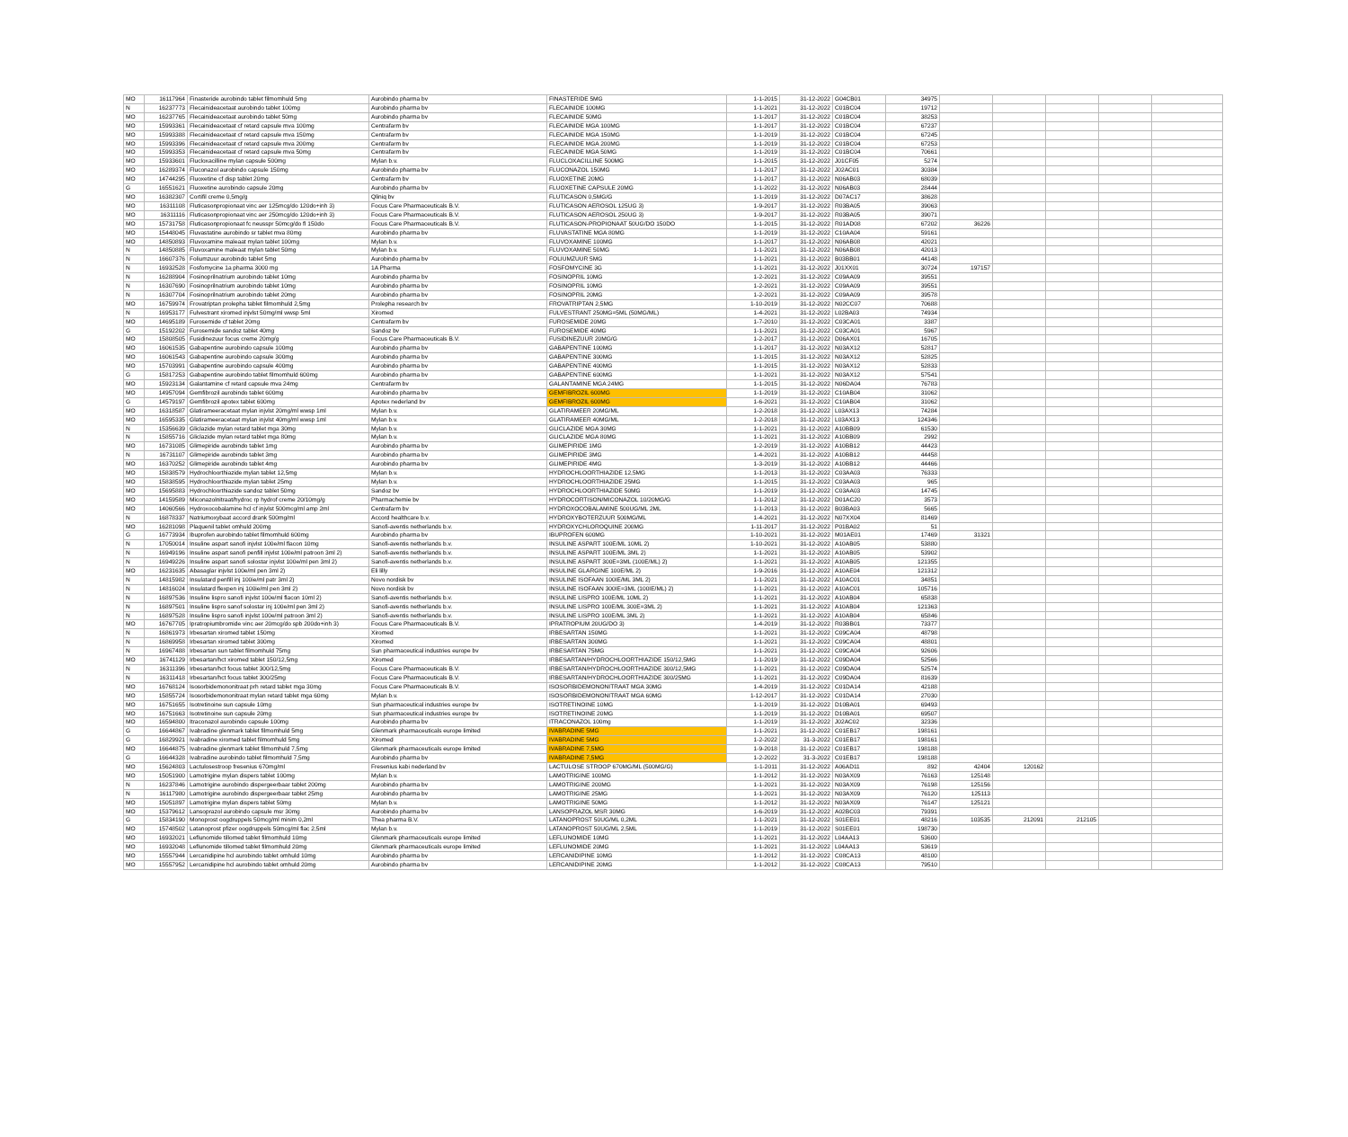| MO | 16117964 | Finasteride aurobindo tablet filmomhuld 5mg | Aurobindo pharma bv | FINASTERIDE 5MG | 1-1-2015 | 31-12-2022 | G04CB01 | 34975 | | | | | |
| N | 16237773 | Flecainideacetaat aurobindo tablet 100mg | Aurobindo pharma bv | FLECAINIDE 100MG | 1-1-2021 | 31-12-2022 | C01BC04 | 19712 | | | | | |
| MO | 16237765 | Flecainideacetaat aurobindo tablet 50mg | Aurobindo pharma bv | FLECAINIDE 50MG | 1-1-2017 | 31-12-2022 | C01BC04 | 38253 | | | | | |
| MO | 15993361 | Flecainideacetaat cf retard capsule mva 100mg | Centrafarm bv | FLECAINIDE MGA 100MG | 1-1-2017 | 31-12-2022 | C01BC04 | 67237 | | | | | |
| MO | 15993388 | Flecainideacetaat cf retard capsule mva 150mg | Centrafarm bv | FLECAINIDE MGA 150MG | 1-1-2019 | 31-12-2022 | C01BC04 | 67245 | | | | | |
| MO | 15993396 | Flecainideacetaat cf retard capsule mva 200mg | Centrafarm bv | FLECAINIDE MGA 200MG | 1-1-2019 | 31-12-2022 | C01BC04 | 67253 | | | | | |
| MO | 15993353 | Flecainideacetaat cf retard capsule mva 50mg | Centrafarm bv | FLECAINIDE MGA 50MG | 1-1-2019 | 31-12-2022 | C01BC04 | 70661 | | | | | |
| MO | 15933601 | Flucloxacilline mylan capsule 500mg | Mylan b.v. | FLUCLOXACILLINE 500MG | 1-1-2015 | 31-12-2022 | J01CF05 | 5274 | | | | | |
| MO | 16289374 | Fluconazol aurobindo capsule 150mg | Aurobindo pharma bv | FLUCONAZOL 150MG | 1-1-2017 | 31-12-2022 | J02AC01 | 30384 | | | | | |
| MO | 14744295 | Fluoxetine cf disp tablet 20mg | Centrafarm bv | FLUOXETINE 20MG | 1-1-2017 | 31-12-2022 | N06AB03 | 68039 | | | | | |
| G | 16551621 | Fluoxetine aurobindo capsule 20mg | Aurobindo pharma bv | FLUOXETINE CAPSULE 20MG | 1-1-2022 | 31-12-2022 | N06AB03 | 28444 | | | | | |
| MO | 16382307 | Cortifil creme 0,5mg/g | Qliniq bv | FLUTICASON 0,5MG/G | 1-1-2019 | 31-12-2022 | D07AC17 | 38628 | | | | | |
| MO | 16311108 | Fluticasonpropionaat vinc aer 125mcg/do 120do+inh 3) | Focus Care Pharmaceuticals B.V. | FLUTICASON AEROSOL 125UG 3) | 1-9-2017 | 31-12-2022 | R03BA05 | 39063 | | | | | |
| MO | 16311116 | Fluticasonpropionaat vinc aer 250mcg/do 120do+inh 3) | Focus Care Pharmaceuticals B.V. | FLUTICASON AEROSOL 250UG 3) | 1-9-2017 | 31-12-2022 | R03BA05 | 39071 | | | | | |
| MO | 15731758 | Fluticasonpropionaat fc neusspr 50mcg/do fl 150do | Focus Care Pharmaceuticals B.V. | FLUTICASON-PROPIONAAT 50UG/DO 150DO | 1-1-2015 | 31-12-2022 | R01AD08 | 67202 | 36226 | | | | |
| MO | 15448045 | Fluvastatine aurobindo sr tablet mva 80mg | Aurobindo pharma bv | FLUVASTATINE MGA 80MG | 1-1-2019 | 31-12-2022 | C10AA04 | 59161 | | | | | |
| MO | 14850893 | Fluvoxamine maleaat mylan tablet 100mg | Mylan b.v. | FLUVOXAMINE 100MG | 1-1-2017 | 31-12-2022 | N06AB08 | 42021 | | | | | |
| N | 14850885 | Fluvoxamine maleaat mylan tablet 50mg | Mylan b.v. | FLUVOXAMINE 50MG | 1-1-2021 | 31-12-2022 | N06AB08 | 42013 | | | | | |
| N | 16607376 | Foliumzuur aurobindo tablet 5mg | Aurobindo pharma bv | FOLIUMZUUR 5MG | 1-1-2021 | 31-12-2022 | B03BB01 | 44148 | | | | | |
| N | 16932528 | Fosfomycine 1a pharma 3000 mg | 1A Pharma | FOSFOMYCINE 3G | 1-1-2021 | 31-12-2022 | J01XX01 | 30724 | 197157 | | | | |
| N | 16288904 | Fosinoprilnatrium aurobindo tablet 10mg | Aurobindo pharma bv | FOSINOPRIL 10MG | 1-2-2021 | 31-12-2022 | C09AA09 | 39551 | | | | | |
| N | 16307690 | Fosinoprilnatrium aurobindo tablet 10mg | Aurobindo pharma bv | FOSINOPRIL 10MG | 1-2-2021 | 31-12-2022 | C09AA09 | 39551 | | | | | |
| N | 16307704 | Fosinoprilnatrium aurobindo tablet 20mg | Aurobindo pharma bv | FOSINOPRIL 20MG | 1-2-2021 | 31-12-2022 | C09AA09 | 39578 | | | | | |
| MO | 16759974 | Frovatriptan prolepha tablet filmomhuld 2,5mg | Prolepha research bv | FROVATRIPTAN 2,5MG | 1-10-2019 | 31-12-2022 | N02CC07 | 70688 | | | | | |
| N | 16953177 | Fulvestrant xiromed injvlst 50mg/ml wwsp 5ml | Xiromed | FULVESTRANT 250MG=5ML (50MG/ML) | 1-4-2021 | 31-12-2022 | L02BA03 | 74934 | | | | | |
| MO | 14695189 | Furosemide cf tablet 20mg | Centrafarm bv | FUROSEMIDE 20MG | 1-7-2010 | 31-12-2022 | C03CA01 | 3387 | | | | | |
| G | 15192202 | Furosemide sandoz tablet 40mg | Sandoz bv | FUROSEMIDE 40MG | 1-1-2021 | 31-12-2022 | C03CA01 | 5967 | | | | | |
| MO | 15808505 | Fusidinezuur focus creme 20mg/g | Focus Care Pharmaceuticals B.V. | FUSIDINEZUUR 20MG/G | 1-2-2017 | 31-12-2022 | D06AX01 | 16705 | | | | | |
| MO | 16061535 | Gabapentine aurobindo capsule 100mg | Aurobindo pharma bv | GABAPENTINE 100MG | 1-1-2017 | 31-12-2022 | N03AX12 | 52817 | | | | | |
| MO | 16061543 | Gabapentine aurobindo capsule 300mg | Aurobindo pharma bv | GABAPENTINE 300MG | 1-1-2015 | 31-12-2022 | N03AX12 | 52825 | | | | | |
| MO | 15703991 | Gabapentine aurobindo capsule 400mg | Aurobindo pharma bv | GABAPENTINE 400MG | 1-1-2015 | 31-12-2022 | N03AX12 | 52833 | | | | | |
| G | 15817253 | Gabapentine aurobindo tablet filmomhuld 600mg | Aurobindo pharma bv | GABAPENTINE 600MG | 1-1-2021 | 31-12-2022 | N03AX12 | 57541 | | | | | |
| MO | 15923134 | Galantamine cf retard capsule mva 24mg | Centrafarm bv | GALANTAMINE MGA 24MG | 1-1-2015 | 31-12-2022 | N06DA04 | 76783 | | | | | |
| MO | 14957094 | Gemfibrozil aurobindo tablet 600mg | Aurobindo pharma bv | GEMFIBROZIL 600MG | 1-1-2019 | 31-12-2022 | C10AB04 | 31062 | | | | | |
| G | 14579197 | Gemfibrozil apotex tablet 600mg | Apotex nederland bv | GEMFIBROZIL 600MG | 1-6-2021 | 31-12-2022 | C10AB04 | 31062 | | | | | |
| MO | 16318587 | Glatirameeracetaat mylan injvlst 20mg/ml wwsp 1ml | Mylan b.v. | GLATIRAMEER 20MG/ML | 1-2-2018 | 31-12-2022 | L03AX13 | 74284 | | | | | |
| MO | 16595335 | Glatirameeracetaat mylan injvlst 40mg/ml wwsp 1ml | Mylan b.v. | GLATIRAMEER 40MG/ML | 1-2-2018 | 31-12-2022 | L03AX13 | 124346 | | | | | |
| N | 15356639 | Gliclazide mylan retard tablet mga 30mg | Mylan b.v. | GLICLAZIDE MGA 30MG | 1-1-2021 | 31-12-2022 | A10BB09 | 61530 | | | | | |
| N | 15855716 | Gliclazide mylan retard tablet mga 80mg | Mylan b.v. | GLICLAZIDE MGA 80MG | 1-1-2021 | 31-12-2022 | A10BB09 | 2992 | | | | | |
| MO | 16731085 | Glimepiride aurobindo tablet 1mg | Aurobindo pharma bv | GLIMEPIRIDE 1MG | 1-2-2019 | 31-12-2022 | A10BB12 | 44423 | | | | | |
| N | 16731107 | Glimepiride aurobindo tablet 3mg | Aurobindo pharma bv | GLIMEPIRIDE 3MG | 1-4-2021 | 31-12-2022 | A10BB12 | 44458 | | | | | |
| MO | 16370252 | Glimepiride aurobindo tablet 4mg | Aurobindo pharma bv | GLIMEPIRIDE 4MG | 1-3-2019 | 31-12-2022 | A10BB12 | 44466 | | | | | |
| MO | 15838579 | Hydrochloorthiazide mylan tablet 12,5mg | Mylan b.v. | HYDROCHLOORTHIAZIDE 12,5MG | 1-1-2013 | 31-12-2022 | C03AA03 | 76333 | | | | | |
| MO | 15838595 | Hydrochloorthiazide mylan tablet 25mg | Mylan b.v. | HYDROCHLOORTHIAZIDE 25MG | 1-1-2015 | 31-12-2022 | C03AA03 | 965 | | | | | |
| MO | 15695883 | Hydrochloorthiazide sandoz tablet 50mg | Sandoz bv | HYDROCHLOORTHIAZIDE 50MG | 1-1-2019 | 31-12-2022 | C03AA03 | 14745 | | | | | |
| MO | 14159589 | Miconazolnitraat/hydroc rp hydrof creme 20/10mg/g | Pharmachemie bv | HYDROCORTISON/MICONAZOL 10/20MG/G | 1-1-2012 | 31-12-2022 | D01AC20 | 3573 | | | | | |
| MO | 14060566 | Hydroxocobalamine hcl cf injvlst 500mcg/ml amp 2ml | Centrafarm bv | HYDROXOCOBALAMINE 500UG/ML 2ML | 1-1-2013 | 31-12-2022 | B03BA03 | 5665 | | | | | |
| N | 16878337 | Natriumoxybaat accord drank 500mg/ml | Accord healthcare b.v. | HYDROXYBOTERZUUR 500MG/ML | 1-4-2021 | 31-12-2022 | N07XX04 | 81469 | | | | | |
| MO | 16281098 | Plaquenil tablet omhuld 200mg | Sanofi-aventis netherlands b.v. | HYDROXYCHLOROQUINE 200MG | 1-11-2017 | 31-12-2022 | P01BA02 | 51 | | | | | |
| G | 16773934 | Ibuprofen aurobindo tablet filmomhuld 600mg | Aurobindo pharma bv | IBUPROFEN 600MG | 1-10-2021 | 31-12-2022 | M01AE01 | 17469 | 31321 | | | | |
| N | 17050014 | Insuline aspart sanofi injvlst 100e/ml flacon 10mg | Sanofi-aventis netherlands b.v. | INSULINE ASPART 100E/ML 10ML 2) | 1-10-2021 | 31-12-2022 | A10AB05 | 53880 | | | | | |
| N | 16949196 | Insuline aspart sanofi penfill injvlst 100e/ml patroon 3ml 2) | Sanofi-aventis netherlands b.v. | INSULINE ASPART 100E/ML 3ML 2) | 1-1-2021 | 31-12-2022 | A10AB05 | 53902 | | | | | |
| N | 16949226 | Insuline aspart sanofi solostar injvlst 100e/ml pen 3ml 2) | Sanofi-aventis netherlands b.v. | INSULINE ASPART 300E=3ML (100E/ML) 2) | 1-1-2021 | 31-12-2022 | A10AB05 | 121355 | | | | | |
| MO | 16231635 | Abasaglar injvlst 100e/ml pen 3ml 2) | Eli lilly | INSULINE GLARGINE 100E/ML 2) | 1-9-2016 | 31-12-2022 | A10AE04 | 121312 | | | | | |
| N | 14815982 | Insulatard penfill inj 100ie/ml patr 3ml 2) | Novo nordisk bv | INSULINE ISOFAAN 100IE/ML 3ML 2) | 1-1-2021 | 31-12-2022 | A10AC01 | 34851 | | | | | |
| N | 14816024 | Insulatard flexpen inj 100ie/ml pen 3ml 2) | Novo nordisk bv | INSULINE ISOFAAN 300IE=3ML (100IE/ML) 2) | 1-1-2021 | 31-12-2022 | A10AC01 | 105716 | | | | | |
| N | 16897536 | Insuline lispro sanofi injvlst 100e/ml flacon 10ml 2) | Sanofi-aventis netherlands b.v. | INSULINE LISPRO 100E/ML 10ML 2) | 1-1-2021 | 31-12-2022 | A10AB04 | 65838 | | | | | |
| N | 16897501 | Insuline lispro sanof solostar inj 100e/ml pen 3ml 2) | Sanofi-aventis netherlands b.v. | INSULINE LISPRO 100E/ML 300E=3ML 2) | 1-1-2021 | 31-12-2022 | A10AB04 | 121363 | | | | | |
| N | 16897528 | Insuline lispro sanofi injvlst 100e/ml patroon 3ml 2) | Sanofi-aventis netherlands b.v. | INSULINE LISPRO 100E/ML 3ML 2) | 1-1-2021 | 31-12-2022 | A10AB04 | 65846 | | | | | |
| MO | 16767705 | Ipratropiumbromide vinc aer 20mcg/do spb 200do+inh 3) | Focus Care Pharmaceuticals B.V. | IPRATROPIUM 20UG/DO 3) | 1-4-2019 | 31-12-2022 | R03BB01 | 73377 | | | | | |
| N | 16861973 | Irbesartan xiromed tablet 150mg | Xiromed | IRBESARTAN 150MG | 1-1-2021 | 31-12-2022 | C09CA04 | 48798 | | | | | |
| N | 16869958 | Irbesartan xiromed tablet 300mg | Xiromed | IRBESARTAN 300MG | 1-1-2021 | 31-12-2022 | C09CA04 | 48801 | | | | | |
| N | 16967488 | Irbesartan sun tablet filmomhuld 75mg | Sun pharmaceutical industries europe bv | IRBESARTAN 75MG | 1-1-2021 | 31-12-2022 | C09CA04 | 92606 | | | | | |
| MO | 16741129 | Irbesartan/hct xiromed tablet 150/12,5mg | Xiromed | IRBESARTAN/HYDROCHLOORTHIAZIDE 150/12,5MG | 1-1-2019 | 31-12-2022 | C09DA04 | 52566 | | | | | |
| N | 16311396 | Irbesartan/hct focus tablet 300/12,5mg | Focus Care Pharmaceuticals B.V. | IRBESARTAN/HYDROCHLOORTHIAZIDE 300/12,5MG | 1-1-2021 | 31-12-2022 | C09DA04 | 52574 | | | | | |
| N | 16311418 | Irbesartan/hct focus tablet 300/25mg | Focus Care Pharmaceuticals B.V. | IRBESARTAN/HYDROCHLOORTHIAZIDE 300/25MG | 1-1-2021 | 31-12-2022 | C09DA04 | 81639 | | | | | |
| MO | 16768124 | Isosorbidemononitraat prh retard tablet mga 30mg | Focus Care Pharmaceuticals B.V. | ISOSORBIDEMONONITRAAT MGA 30MG | 1-4-2019 | 31-12-2022 | C01DA14 | 42188 | | | | | |
| MO | 15855724 | Isosorbidemononitraat mylan retard tablet mga 60mg | Mylan b.v. | ISOSORBIDEMONONITRAAT MGA 60MG | 1-12-2017 | 31-12-2022 | C01DA14 | 27030 | | | | | |
| MO | 16751655 | Isotretinoine sun capsule 10mg | Sun pharmaceutical industries europe bv | ISOTRETINOINE 10MG | 1-1-2019 | 31-12-2022 | D10BA01 | 69493 | | | | | |
| MO | 16751663 | Isotretinoine sun capsule 20mg | Sun pharmaceutical industries europe bv | ISOTRETINOINE 20MG | 1-1-2019 | 31-12-2022 | D10BA01 | 69507 | | | | | |
| MO | 16594800 | Itraconazol aurobindo capsule 100mg | Aurobindo pharma bv | ITRACONAZOL 100mg | 1-1-2019 | 31-12-2022 | J02AC02 | 32336 | | | | | |
| G | 16644867 | Ivabradine glenmark tablet filmomhuld 5mg | Glenmark pharmaceuticals europe limited | IVABRADINE 5MG | 1-1-2021 | 31-12-2022 | C01EB17 | 198161 | | | | | |
| G | 16829921 | Ivabradine xiromed tablet filmomhuld 5mg | Xiromed | IVABRADINE 5MG | 1-2-2022 | 31-3-2022 | C01EB17 | 198161 | | | | | |
| MO | 16644875 | Ivabradine glenmark tablet filmomhuld 7,5mg | Glenmark pharmaceuticals europe limited | IVABRADINE 7,5MG | 1-9-2018 | 31-12-2022 | C01EB17 | 198188 | | | | | |
| G | 16644328 | Ivabradine aurobindo tablet filmomhuld 7,5mg | Aurobindo pharma bv | IVABRADINE 7,5MG | 1-2-2022 | 31-3-2022 | C01EB17 | 198188 | | | | | |
| MO | 15624803 | Lactulosestroop fresenius 670mg/ml | Fresenius kabi nederland bv | LACTULOSE STROOP 670MG/ML (500MG/G) | 1-1-2011 | 31-12-2022 | A06AD11 | 892 | 42404 | 120162 | | | |
| MO | 15051900 | Lamotrigine mylan dispers tablet 100mg | Mylan b.v. | LAMOTRIGINE 100MG | 1-1-2012 | 31-12-2022 | N03AX09 | 76163 | 125148 | | | | |
| N | 16237846 | Lamotrigine aurobindo dispergeerbaar tablet 200mg | Aurobindo pharma bv | LAMOTRIGINE 200MG | 1-1-2021 | 31-12-2022 | N03AX09 | 76198 | 125156 | | | | |
| N | 16117980 | Lamotrigine aurobindo dispergeerbaar tablet 25mg | Aurobindo pharma bv | LAMOTRIGINE 25MG | 1-1-2021 | 31-12-2022 | N03AX09 | 76120 | 125113 | | | | |
| MO | 15051897 | Lamotrigine mylan dispers tablet 50mg | Mylan b.v. | LAMOTRIGINE 50MG | 1-1-2012 | 31-12-2022 | N03AX09 | 76147 | 125121 | | | | |
| MO | 15379612 | Lansoprazol aurobindo capsule msr 30mg | Aurobindo pharma bv | LANSOPRAZOL MSR 30MG | 1-6-2019 | 31-12-2022 | A02BC03 | 79391 | | | | | |
| G | 15834190 | Monoprost oogdruppels 50mcg/ml minim 0,2ml | Thea pharma B.V. | LATANOPROST 50UG/ML 0,2ML | 1-1-2021 | 31-12-2022 | S01EE01 | 48216 | 103535 | 212091 | 212105 | | |
| MO | 15748502 | Latanoprost pfizer oogdruppels 50mcg/ml flac 2,5ml | Mylan b.v. | LATANOPROST 50UG/ML 2,5ML | 1-1-2019 | 31-12-2022 | S01EE01 | 198730 | | | | | |
| MO | 16932021 | Leflunomide tillomed tablet filmomhuld 10mg | Glenmark pharmaceuticals europe limited | LEFLUNOMIDE 10MG | 1-1-2021 | 31-12-2022 | L04AA13 | 53600 | | | | | |
| MO | 16932048 | Leflunomide tillomed tablet filmomhuld 20mg | Glenmark pharmaceuticals europe limited | LEFLUNOMIDE 20MG | 1-1-2021 | 31-12-2022 | L04AA13 | 53619 | | | | | |
| MO | 15557944 | Lercanidipine hcl aurobindo tablet omhuld 10mg | Aurobindo pharma bv | LERCANIDIPINE 10MG | 1-1-2012 | 31-12-2022 | C08CA13 | 48100 | | | | | |
| MO | 15557952 | Lercanidipine hcl aurobindo tablet omhuld 20mg | Aurobindo pharma bv | LERCANIDIPINE 20MG | 1-1-2012 | 31-12-2022 | C08CA13 | 79510 | | | | | |